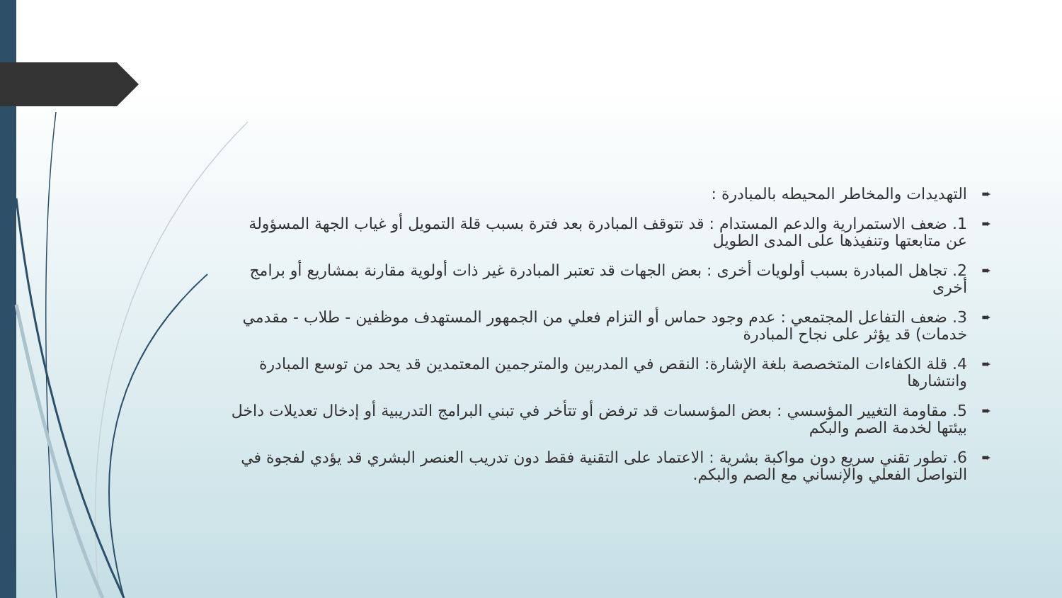➨ التهديدات والمخاطر المحيطه بالمبادرة :
➨ 1. ضعف الاستمرارية والدعم المستدام : قد تتوقف المبادرة بعد فترة بسبب قلة التمويل أو غياب الجهة المسؤولة عن متابعتها وتنفيذها على المدى الطويل
➨ 2. تجاهل المبادرة بسبب أولويات أخرى : بعض الجهات قد تعتبر المبادرة غير ذات أولوية مقارنة بمشاريع أو برامج أخرى
➨ 3. ضعف التفاعل المجتمعي : عدم وجود حماس أو التزام فعلي من الجمهور المستهدف موظفين - طلاب - مقدمي خدمات) قد يؤثر على نجاح المبادرة
➨ 4. قلة الكفاءات المتخصصة بلغة الإشارة: النقص في المدربين والمترجمين المعتمدين قد يحد من توسع المبادرة وانتشارها
➨ 5. مقاومة التغيير المؤسسي : بعض المؤسسات قد ترفض أو تتأخر في تبني البرامج التدريبية أو إدخال تعديلات داخل بيئتها لخدمة الصم والبكم
➨ 6. تطور تقني سريع دون مواكبة بشرية : الاعتماد على التقنية فقط دون تدريب العنصر البشري قد يؤدي لفجوة في التواصل الفعلي والإنساني مع الصم والبكم.